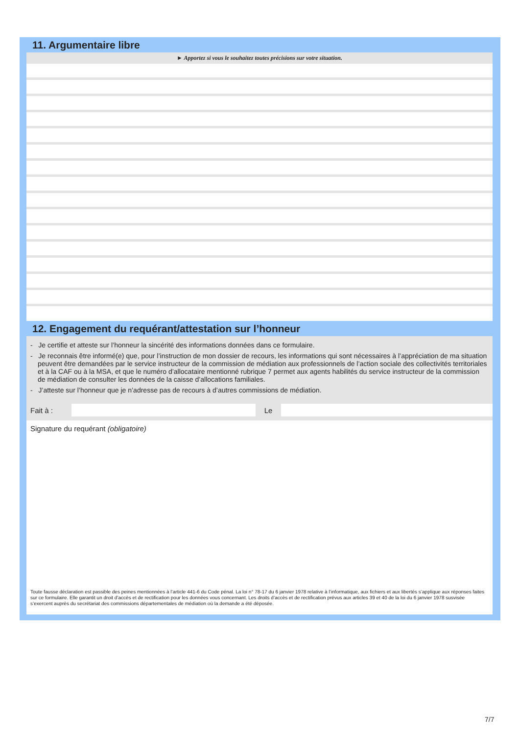11. Argumentaire libre
► Apportez si vous le souhaitez toutes précisions sur votre situation.
12. Engagement du requérant/attestation sur l’honneur
- Je certifie et atteste sur l’honneur la sincérité des informations données dans ce formulaire.
- Je reconnais être informé(e) que, pour l’instruction de mon dossier de recours, les informations qui sont nécessaires à l’appréciation de ma situation peuvent être demandées par le service instructeur de la commission de médiation aux professionnels de l’action sociale des collectivités territoriales et à la CAF ou à la MSA, et que le numéro d’allocataire mentionné rubrique 7 permet aux agents habilités du service instructeur de la commission de médiation de consulter les données de la caisse d’allocations familiales.
- J’atteste sur l’honneur que je n’adresse pas de recours à d’autres commissions de médiation.
Fait à : Le
Signature du requérant (obligatoire)
Toute fausse déclaration est passible des peines mentionnées à l’article 441-6 du Code pénal. La loi n° 78-17 du 6 janvier 1978 relative à l’informatique, aux fichiers et aux libertés s’applique aux réponses faites sur ce formulaire. Elle garantit un droit d’accès et de rectification pour les données vous concernant. Les droits d’accès et de rectification prévus aux articles 39 et 40 de la loi du 6 janvier 1978 susvisée s’exercent auprès du secrétariat des commissions départementales de médiation où la demande a été déposée.
7/7